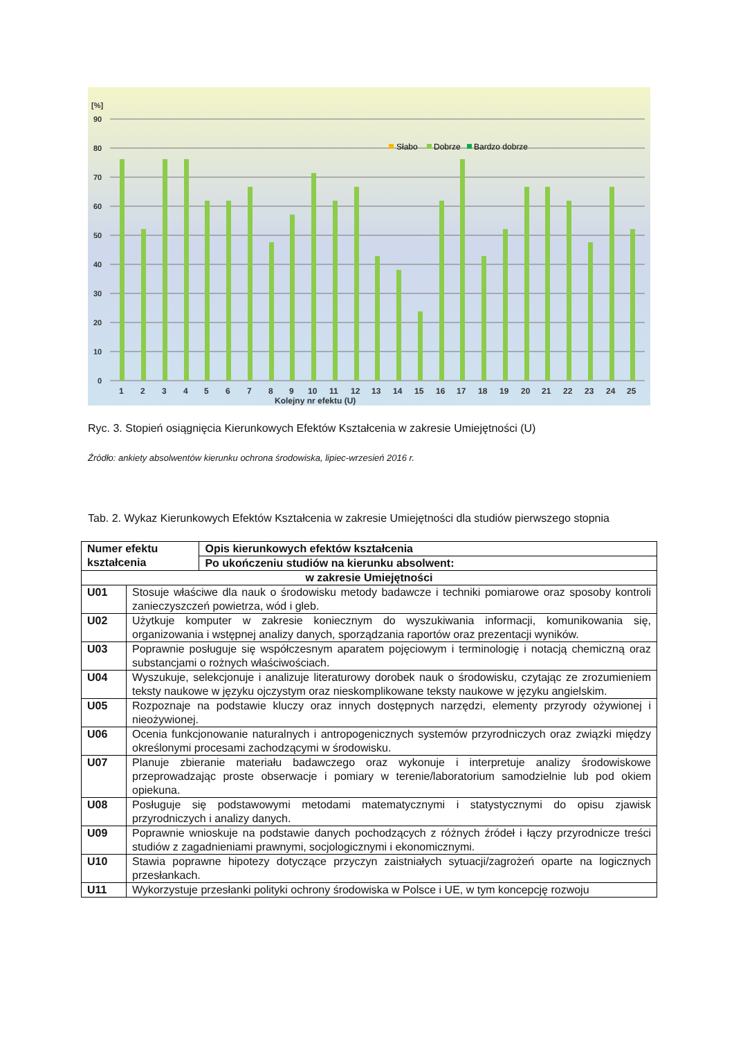[%]
90
80
70
60
50
40
30
20
10
0
Słabo
Dobrze
Bardzo dobrze
1
2
3
4
5
6
7
8
9
10
11
12
13
14
15
16
17
18
19
20
21
22
23
24
25
Kolejny nr efektu (U)
Ryc. 3. Stopień osiągnięcia Kierunkowych Efektów Kształcenia w zakresie Umiejętności (U)
Źródło: ankiety absolwentów kierunku ochrona środowiska, lipiec-wrzesień 2016 r.
Tab. 2. Wykaz Kierunkowych Efektów Kształcenia w zakresie Umiejętności dla studiów pierwszego stopnia
| Numer efektu kształcenia | | Opis kierunkowych efektów kształcenia |
| --- | --- | --- |
| | | Po ukończeniu studiów na kierunku absolwent: |
| w zakresie Umiejętności | | |
| U01 | Stosuje właściwe dla nauk o środowisku metody badawcze i techniki pomiarowe oraz sposoby kontroli zanieczyszczeń powietrza, wód i gleb. | |
| U02 | Użytkuje komputer w zakresie koniecznym do wyszukiwania informacji, komunikowania się, organizowania i wstępnej analizy danych, sporządzania raportów oraz prezentacji wyników. | |
| U03 | Poprawnie posługuje się współczesnym aparatem pojęciowym i terminologię i notacją chemiczną oraz substancjami o rożnych właściwościach. | |
| U04 | Wyszukuje, selekcjonuje i analizuje literaturowy dorobek nauk o środowisku, czytając ze zrozumieniem teksty naukowe w języku ojczystym oraz nieskomplikowane teksty naukowe w języku angielskim. | |
| U05 | Rozpoznaje na podstawie kluczy oraz innych dostępnych narzędzi, elementy przyrody ożywionej i nieożywionej. | |
| U06 | Ocenia funkcjonowanie naturalnych i antropogenicznych systemów przyrodniczych oraz związki między określonymi procesami zachodzącymi w środowisku. | |
| U07 | Planuje zbieranie materiału badawczego oraz wykonuje i interpretuje analizy środowiskowe przeprowadzając proste obserwacje i pomiary w terenie/laboratorium samodzielnie lub pod okiem opiekuna. | |
| U08 | Posługuje się podstawowymi metodami matematycznymi i statystycznymi do opisu zjawisk przyrodniczych i analizy danych. | |
| U09 | Poprawnie wnioskuje na podstawie danych pochodzących z różnych źródeł i łączy przyrodnicze treści studiów z zagadnieniami prawnymi, socjologicznymi i ekonomicznymi. | |
| U10 | Stawia poprawne hipotezy dotyczące przyczyn zaistniałych sytuacji/zagrożeń oparte na logicznych przesłankach. | |
| U11 | Wykorzystuje przesłanki polityki ochrony środowiska w Polsce i UE, w tym koncepcję rozwoju | |